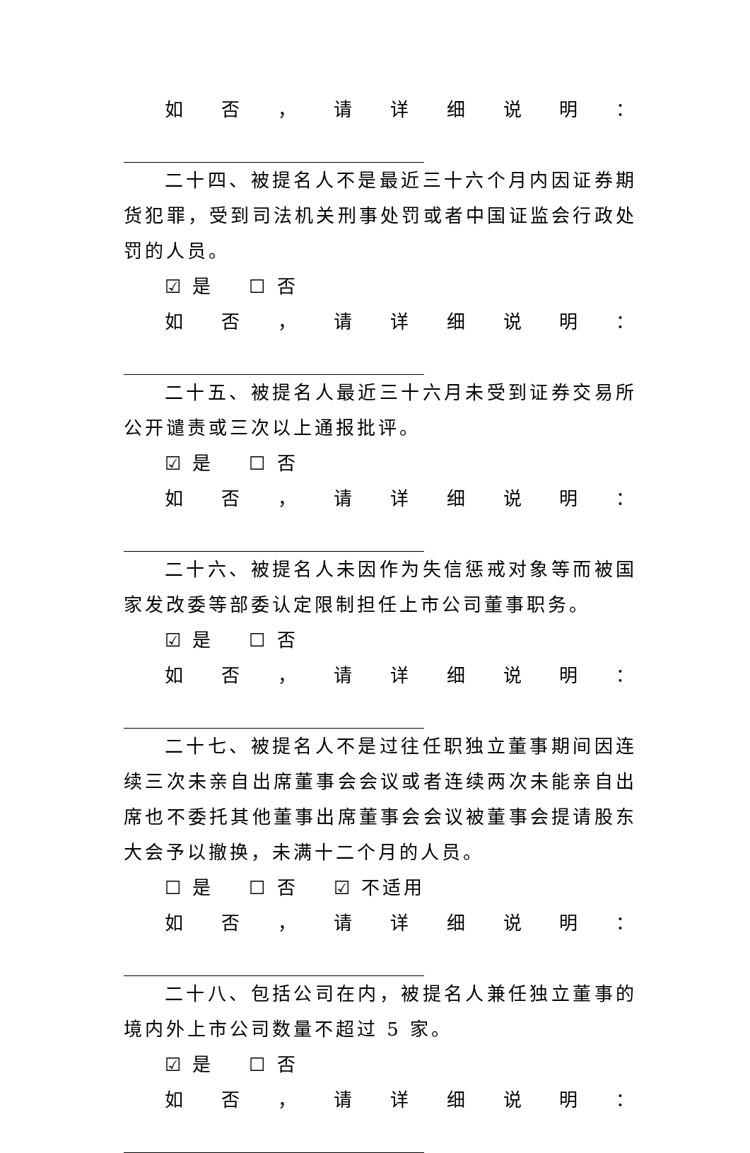如否，请详细说明：
二十四、被提名人不是最近三十六个月内因证券期货犯罪，受到司法机关刑事处罚或者中国证监会行政处罚的人员。
☑ 是 ☐ 否
如否，请详细说明：
二十五、被提名人最近三十六月未受到证券交易所公开谴责或三次以上通报批评。
☑ 是 ☐ 否
如否，请详细说明：
二十六、被提名人未因作为失信惩戒对象等而被国家发改委等部委认定限制担任上市公司董事职务。
☑ 是 ☐ 否
如否，请详细说明：
二十七、被提名人不是过往任职独立董事期间因连续三次未亲自出席董事会会议或者连续两次未能亲自出席也不委托其他董事出席董事会会议被董事会提请股东大会予以撤换，未满十二个月的人员。
☐ 是 ☐ 否 ☑ 不适用
如否，请详细说明：
二十八、包括公司在内，被提名人兼任独立董事的境内外上市公司数量不超过 5 家。
☑ 是 ☐ 否
如否，请详细说明：